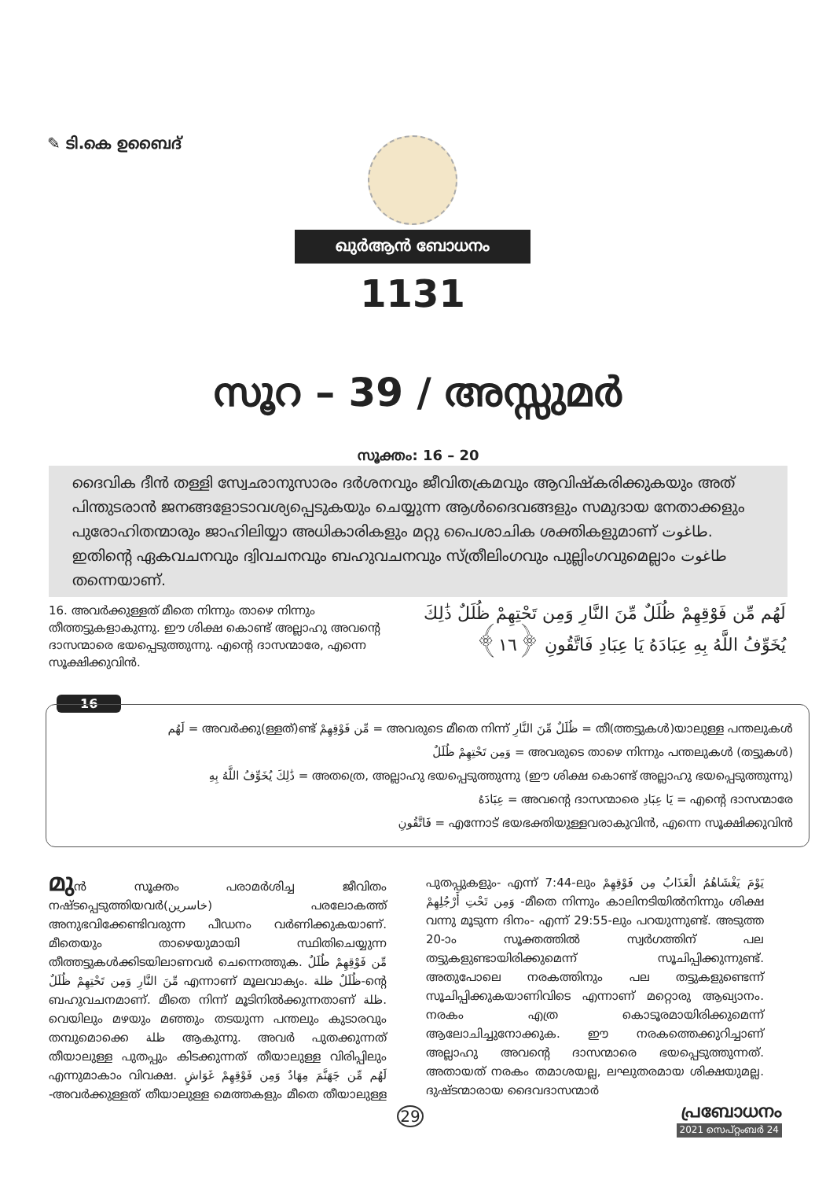✎ ടി.കെ ഉബൈദ്
ഖുർആൻ ബോധനം
1131
സൂറ – 39 / അസ്സുമർ
സൂക്തം: 16 – 20
ദൈവിക ദീൻ തള്ളി സ്വേഛാനുസാരം ദർശനവും ജീവിതക്രമവും ആവിഷ്കരിക്കുകയും അത് പിന്തുടരാൻ ജനങ്ങളോടാവശ്യപ്പെടുകയും ചെയ്യുന്ന ആൾദൈവങ്ങളും സമുദായ നേതാക്കളും പുരോഹിതന്മാരും ജാഹിലിയ്യാ അധികാരികളും മറ്റു പൈശാചിക ശക്തികളുമാണ് طاغوت. ഇതിന്റെ ഏകവചനവും ദ്വിവചനവും ബഹുവചനവും സ്ത്രീലിംഗവും പുല്ലിംഗവുമെല്ലാം طاغوت തന്നെയാണ്.
16. അവർക്കുള്ളത് മീതെ നിന്നും താഴെ നിന്നും തീത്തട്ടുകളാകുന്നു. ഈ ശിക്ഷ കൊണ്ട് അല്ലാഹു അവന്റെ ദാസന്മാരെ ഭയപ്പെടുത്തുന്നു. എന്റെ ദാസന്മാരേ, എന്നെ സൂക്ഷിക്കുവിൻ.
لَهُم مِّن فَوْقِهِمْ ظُلَلٌ مِّنَ النَّارِ وَمِن تَحْتِهِمْ ظُلَلٌ ذَٰلِكَ يُخَوِّفُ اللَّهُ بِهِ عِبَادَهُ يَا عِبَادِ فَاتَّقُونِ ﴿١٦﴾
16
لَهُم = അവർക്കു(ള്ളത്)ണ്ട് مِّن فَوْقِهِمْ = അവരുടെ മീതെ നിന്ന് ظُلَلٌ مِّنَ النَّارِ = തീ(ത്തട്ടുകൾ)യാലുള്ള പന്തലുകൾ
وَمِن تَحْتِهِمْ ظُلَلٌ = അവരുടെ താഴെ നിന്നും പന്തലുകൾ (തട്ടുകൾ)
ذَٰلِكَ يُخَوِّفُ اللَّهُ بِهِ = അതത്രെ, അല്ലാഹു ഭയപ്പെടുത്തുന്നു (ഈ ശിക്ഷ കൊണ്ട് അല്ലാഹു ഭയപ്പെടുത്തുന്നു)
عِبَادَهُ = അവന്റെ ദാസന്മാരെ يَا عِبَادِ = എന്റെ ദാസന്മാരേ
فَاتَّقُونِ = എന്നോട് ഭയഭക്തിയുള്ളവരാകുവിൻ, എന്നെ സൂക്ഷിക്കുവിൻ
മുൻ സൂക്തം പരാമർശിച്ച ജീവിതം നഷ്ടപ്പെടുത്തിയവർ(خاسرين) പരലോകത്ത് അനുഭവിക്കേണ്ടിവരുന്ന പീഡനം വർണിക്കുകയാണ്. മീതെയും താഴെയുമായി സ്ഥിതിചെയ്യുന്ന തീത്തട്ടുകൾക്കിടയിലാണവർ ചെന്നെത്തുക. مِّن فَوْقِهِمْ ظُلَلٌ مِّنَ النَّارِ وَمِن تَحْتِهِمْ ظُلَلٌ എന്നാണ് മൂലവാക്യം. ظُلَلٌ ظلة-ന്റെ ബഹുവചനമാണ്. മീതെ നിന്ന് മൂടിനിൽക്കുന്നതാണ് ظلة. വെയിലും മഴയും മഞ്ഞും തടയുന്ന പന്തലും കുടാരവും തമ്പുമൊക്കെ ظلة ആകുന്നു. അവർ പുതക്കുന്നത് തീയാലുള്ള പുതപ്പും കിടക്കുന്നത് തീയാലുള്ള വിരിപ്പിലും എന്നുമാകാം വിവക്ഷ. لَهُم مِّن جَهَنَّمَ مِهَادٌ وَمِن فَوْقِهِمْ غَوَاشٍ -അവർക്കുള്ളത് തീയാലുള്ള മെത്തകളും മീതെ തീയാലുള്ള പുതപ്പുകളും- എന്ന് 7:44-ലും يَوْمَ يَغْشَاهُمُ الْعَذَابُ مِن فَوْقِهِمْ وَمِن تَحْتِ أَرْجُلِهِمْ -മീതെ നിന്നും കാലിനടിയിൽനിന്നും ശിക്ഷ വന്നു മൂടുന്ന ദിനം- എന്ന് 29:55-ലും പറയുന്നുണ്ട്. അടുത്ത 20-ാം സൂക്തത്തിൽ സ്വർഗത്തിന് പല തട്ടുകളുണ്ടായിരിക്കുമെന്ന് സൂചിപ്പിക്കുന്നുണ്ട്. അതുപോലെ നരകത്തിനും പല തട്ടുകളുണ്ടെന്ന് സൂചിപ്പിക്കുകയാണിവിടെ എന്നാണ് മറ്റൊരു ആഖ്യാനം. നരകം എത്ര കൊടൂരമായിരിക്കുമെന്ന് ആലോചിച്ചുനോക്കുക. ഈ നരകത്തെക്കുറിച്ചാണ് അല്ലാഹു അവന്റെ ദാസന്മാരെ ഭയപ്പെടുത്തുന്നത്. അതായത് നരകം തമാശയല്ല, ലഘുതരമായ ശിക്ഷയുമല്ല. ദുഷ്ടന്മാരായ ദൈവദാസന്മാർ
29 പ്രബോധനം
2021 സെപ്റ്റംബർ 24